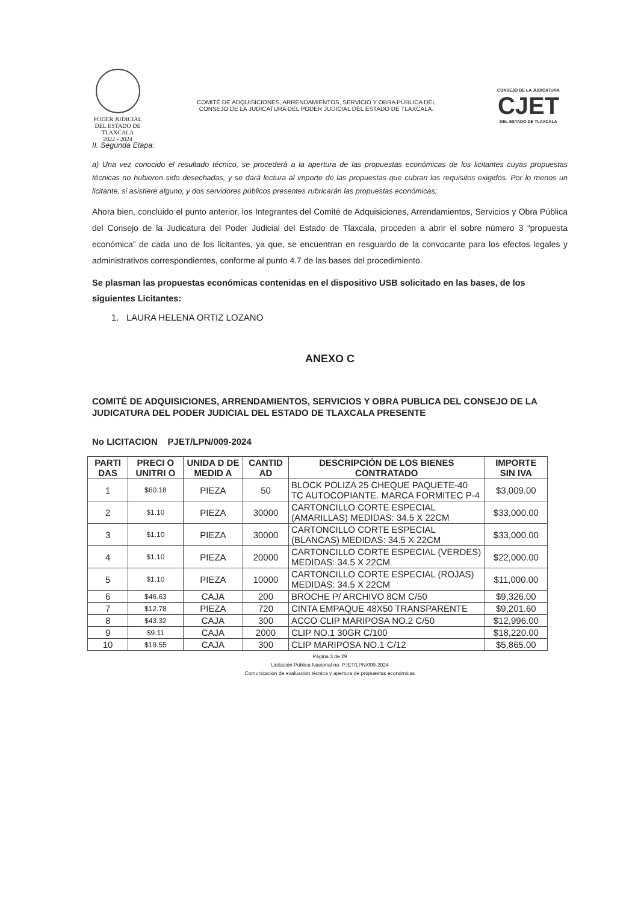PODER JUDICIAL
DEL ESTADO DE TLAXCALA
2022 - 2024
COMITÉ DE ADQUISICIONES, ARRENDAMIENTOS, SERVICIO Y OBRA PÚBLICA DEL
CONSEJO DE LA JUDICATURA DEL PODER JUDICIAL DEL ESTADO DE TLAXCALA.
CONSEJO DE LA JUDICATURA
CJET
DEL ESTADO DE TLAXCALA
II. Segunda Etapa:
a) Una vez conocido el resultado técnico, se procederá a la apertura de las propuestas económicas de los licitantes cuyas propuestas técnicas no hubieren sido desechadas, y se dará lectura al importe de las propuestas que cubran los requisitos exigidos. Por lo menos un licitante, si asistiere alguno, y dos servidores públicos presentes rubricarán las propuestas económicas;
Ahora bien, concluido el punto anterior, los Integrantes del Comité de Adquisiciones, Arrendamientos, Servicios y Obra Pública del Consejo de la Judicatura del Poder Judicial del Estado de Tlaxcala, proceden a abrir el sobre número 3 “propuesta económica” de cada uno de los licitantes, ya que, se encuentran en resguardo de la convocante para los efectos legales y administrativos correspondientes, conforme al punto 4.7 de las bases del procedimiento.
Se plasman las propuestas económicas contenidas en el dispositivo USB solicitado en las bases, de los siguientes Licitantes:
1. LAURA HELENA ORTIZ LOZANO
ANEXO C
COMITÉ DE ADQUISICIONES, ARRENDAMIENTOS, SERVICIOS Y OBRA PUBLICA DEL CONSEJO DE LA JUDICATURA DEL PODER JUDICIAL DEL ESTADO DE TLAXCALA PRESENTE
No LICITACION PJET/LPN/009-2024
| PARTI DAS | PRECI O UNITRI O | UNIDA D DE MEDID A | CANTID AD | DESCRIPCIÓN DE LOS BIENES CONTRATADO | IMPORTE SIN IVA |
| --- | --- | --- | --- | --- | --- |
| 1 | $60.18 | PIEZA | 50 | BLOCK POLIZA 25 CHEQUE PAQUETE-40 TC AUTOCOPIANTE. MARCA FORMITEC P-4 | $3,009.00 |
| 2 | $1.10 | PIEZA | 30000 | CARTONCILLO CORTE ESPECIAL (AMARILLAS) MEDIDAS: 34.5 X 22CM | $33,000.00 |
| 3 | $1.10 | PIEZA | 30000 | CARTONCILLO CORTE ESPECIAL (BLANCAS) MEDIDAS: 34.5 X 22CM | $33,000.00 |
| 4 | $1.10 | PIEZA | 20000 | CARTONCILLO CORTE ESPECIAL (VERDES) MEDIDAS: 34.5 X 22CM | $22,000.00 |
| 5 | $1.10 | PIEZA | 10000 | CARTONCILLO CORTE ESPECIAL (ROJAS) MEDIDAS: 34.5 X 22CM | $11,000.00 |
| 6 | $46.63 | CAJA | 200 | BROCHE P/ ARCHIVO 8CM C/50 | $9,326.00 |
| 7 | $12.78 | PIEZA | 720 | CINTA EMPAQUE 48X50 TRANSPARENTE | $9,201.60 |
| 8 | $43.32 | CAJA | 300 | ACCO CLIP MARIPOSA NO.2 C/50 | $12,996.00 |
| 9 | $9.11 | CAJA | 2000 | CLIP NO.1 30GR C/100 | $18,220.00 |
| 10 | $19.55 | CAJA | 300 | CLIP MARIPOSA NO.1 C/12 | $5,865.00 |
Página 3 de 29
Licitación Pública Nacional no. PJET/LPN/009-2024
Comunicación de evaluación técnica y apertura de propuestas económicas